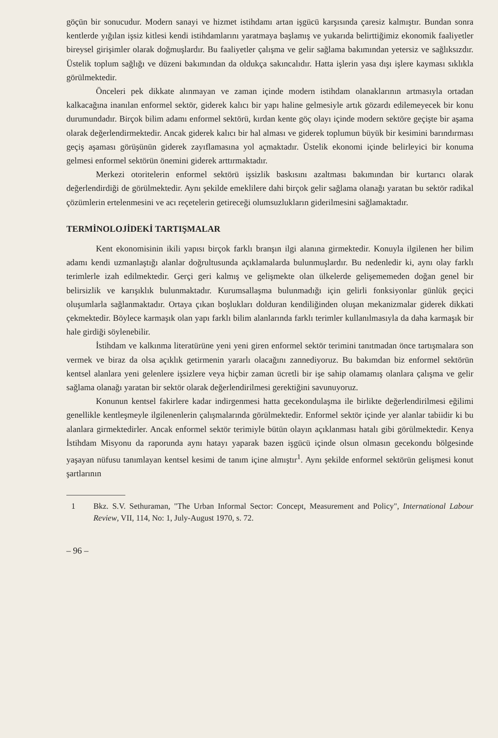göçün bir sonucudur. Modern sanayi ve hizmet istihdamı artan işgücü karşısında çaresiz kalmıştır. Bundan sonra kentlerde yığılan işsiz kitlesi kendi istihdamlarını yaratmaya başlamış ve yukarıda belirttiğimiz ekonomik faaliyetler bireysel girişimler olarak doğmuşlardır. Bu faaliyetler çalışma ve gelir sağlama bakımından yetersiz ve sağlıksızdır. Üstelik toplum sağlığı ve düzeni bakımından da oldukça sakıncalıdır. Hatta işlerin yasa dışı işlere kayması sıklıkla görülmektedir.
Önceleri pek dikkate alınmayan ve zaman içinde modern istihdam olanaklarının artmasıyla ortadan kalkacağına inanılan enformel sektör, giderek kalıcı bir yapı haline gelmesiyle artık gözardı edilemeyecek bir konu durumundadır. Birçok bilim adamı enformel sektörü, kırdan kente göç olayı içinde modern sektöre geçişte bir aşama olarak değerlendirmektedir. Ancak giderek kalıcı bir hal alması ve giderek toplumun büyük bir kesimini barındırması geçiş aşaması görüşünün giderek zayıflamasına yol açmaktadır. Üstelik ekonomi içinde belirleyici bir konuma gelmesi enformel sektörün önemini giderek arttırmaktadır.
Merkezi otoritelerin enformel sektörü işsizlik baskısını azaltması bakımından bir kurtarıcı olarak değerlendirdiği de görülmektedir. Aynı şekilde emeklilere dahi birçok gelir sağlama olanağı yaratan bu sektör radikal çözümlerin ertelenmesini ve acı reçetelerin getireceği olumsuzlukların giderilmesini sağlamaktadır.
TERMİNOLOJİDEKİ TARTIŞMALAR
Kent ekonomisinin ikili yapısı birçok farklı branşın ilgi alanına girmektedir. Konuyla ilgilenen her bilim adamı kendi uzmanlaştığı alanlar doğrultusunda açıklamalarda bulunmuşlardır. Bu nedenledir ki, aynı olay farklı terimlerle izah edilmektedir. Gerçi geri kalmış ve gelişmekte olan ülkelerde gelişememeden doğan genel bir belirsizlik ve karışıklık bulunmaktadır. Kurumsallaşma bulunmadığı için gelirli fonksiyonlar günlük geçici oluşumlarla sağlanmaktadır. Ortaya çıkan boşlukları dolduran kendiliğinden oluşan mekanizmalar giderek dikkati çekmektedir. Böylece karmaşık olan yapı farklı bilim alanlarında farklı terimler kullanılmasıyla da daha karmaşık bir hale girdiği söylenebilir.
İstihdam ve kalkınma literatürüne yeni yeni giren enformel sektör terimini tanıtmadan önce tartışmalara son vermek ve biraz da olsa açıklık getirmenin yararlı olacağını zannediyoruz. Bu bakımdan biz enformel sektörün kentsel alanlara yeni gelenlere işsizlere veya hiçbir zaman ücretli bir işe sahip olamamış olanlara çalışma ve gelir sağlama olanağı yaratan bir sektör olarak değerlendirilmesi gerektiğini savunuyoruz.
Konunun kentsel fakirlere kadar indirgenmesi hatta gecekondulaşma ile birlikte değerlendirilmesi eğilimi genellikle kentleşmeyle ilgilenenlerin çalışmalarında görülmektedir. Enformel sektör içinde yer alanlar tabiidir ki bu alanlara girmektedirler. Ancak enformel sektör terimiyle bütün olayın açıklanması hatalı gibi görülmektedir. Kenya İstihdam Misyonu da raporunda aynı hatayı yaparak bazen işgücü içinde olsun olmasın gecekondu bölgesinde yaşayan nüfusu tanımlayan kentsel kesimi de tanım içine almıştır<sup>1</sup>. Aynı şekilde enformel sektörün gelişmesi konut şartlarının
1 Bkz. S.V. Sethuraman, "The Urban Informal Sector: Concept, Measurement and Policy", International Labour Review, VII, 114, No: 1, July-August 1970, s. 72.
– 96 –